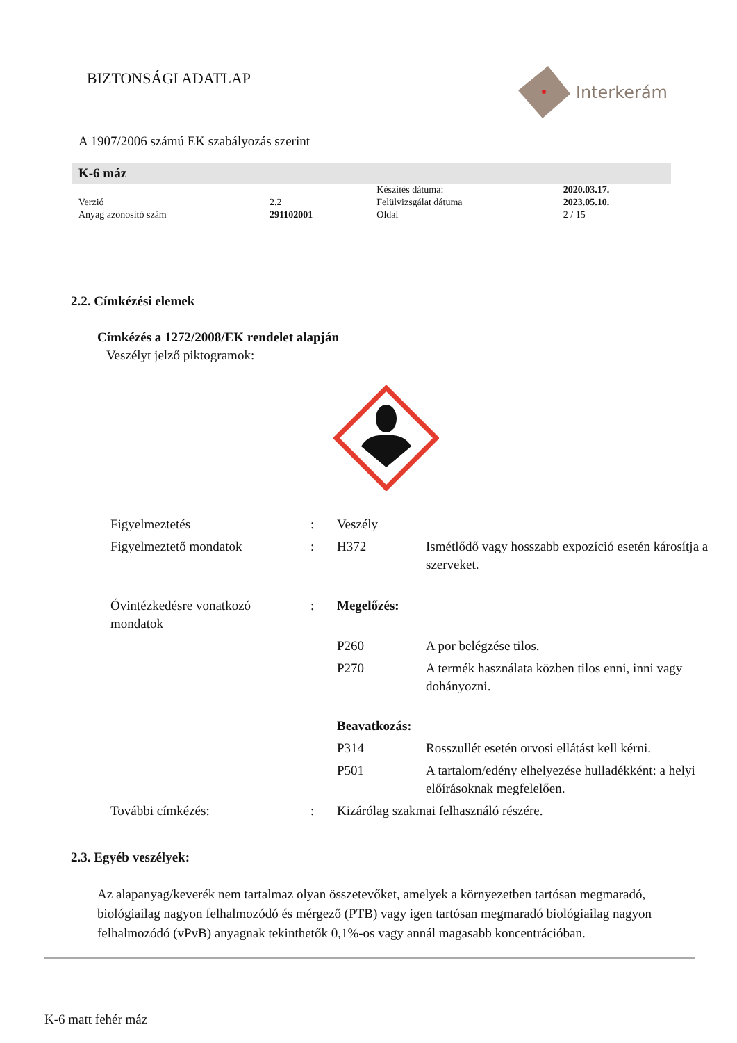BIZTONSÁGI ADATLAP
Interkerám
A 1907/2006 számú EK szabályozás szerint
K-6 máz
| | | Készítés dátuma: | 2020.03.17. |
| Verzió | 2.2 | Felülvizsgálat dátuma | 2023.05.10. |
| Anyag azonosító szám | 291102001 | Oldal | 2 / 15 |
2.2. Címkézési elemek
Címkézés a 1272/2008/EK rendelet alapján
Veszélyt jelző piktogramok:
| Figyelmeztetés | : | Veszély | |
| Figyelmeztető mondatok | : | H372 | Ismétlődő vagy hosszabb expozíció esetén károsítja a szerveket. |
| Óvintézkedésre vonatkozó mondatok | : | Megelőzés: | |
| | | P260 | A por belégzése tilos. |
| | | P270 | A termék használata közben tilos enni, inni vagy dohányozni. |
| | | Beavatkozás: | |
| | | P314 | Rosszullét esetén orvosi ellátást kell kérni. |
| | | P501 | A tartalom/edény elhelyezése hulladékként: a helyi előírásoknak megfelelően. |
| További címkézés: | : | Kizárólag szakmai felhasználó részére. | |
2.3. Egyéb veszélyek:
Az alapanyag/keverék nem tartalmaz olyan összetevőket, amelyek a környezetben tartósan megmaradó, biológiailag nagyon felhalmozódó és mérgező (PTB) vagy igen tartósan megmaradó biológiailag nagyon felhalmozódó (vPvB) anyagnak tekinthetők 0,1%-os vagy annál magasabb koncentrációban.
K-6 matt fehér máz